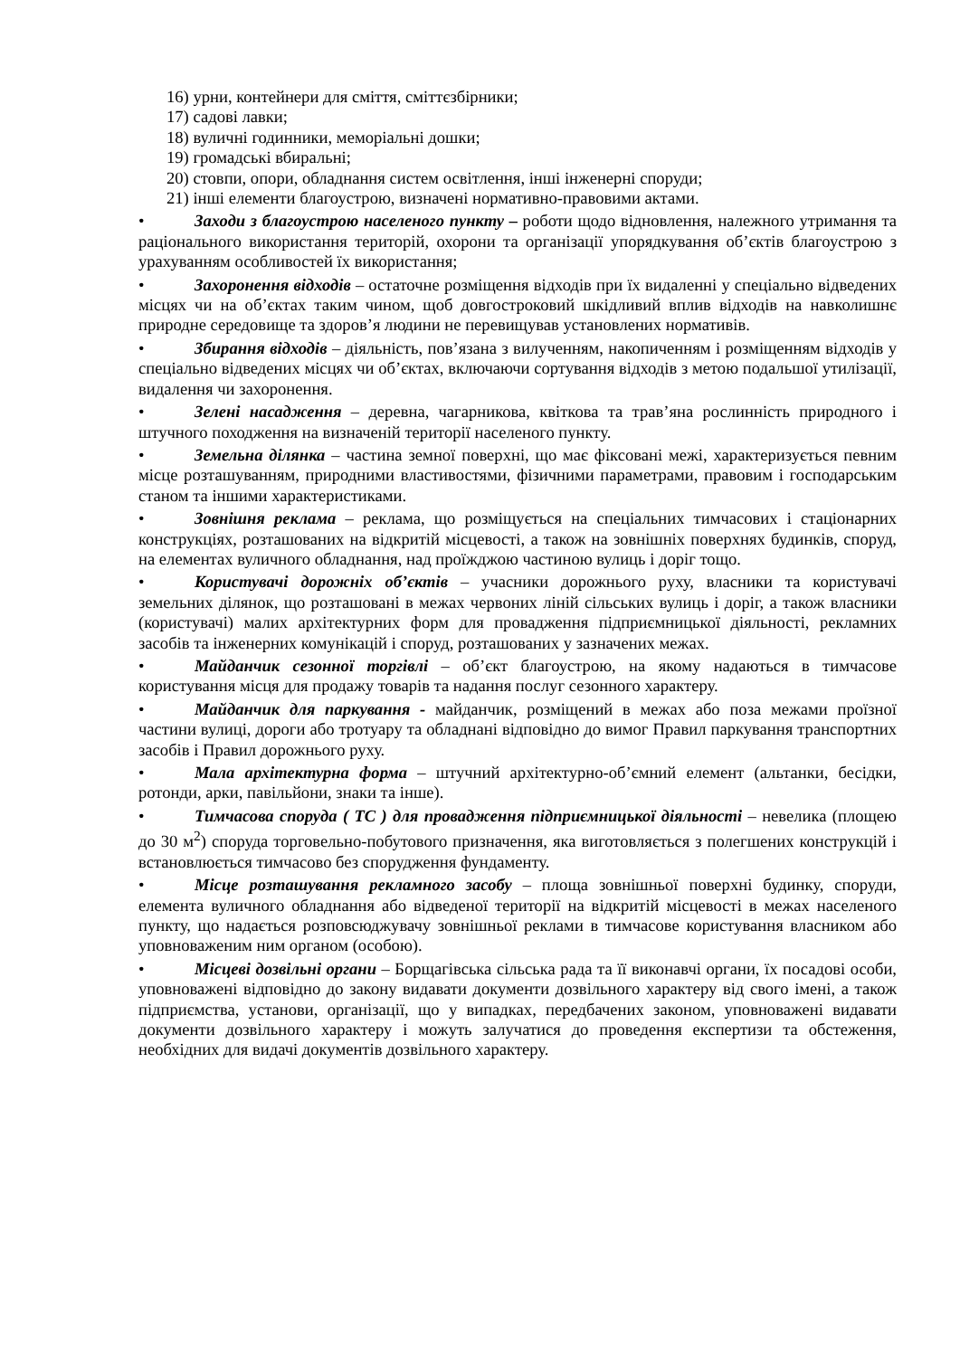16) урни, контейнери для сміття, сміттєзбірники;
17) садові лавки;
18) вуличні годинники, меморіальні дошки;
19) громадські вбиральні;
20) стовпи, опори, обладнання систем освітлення, інші інженерні споруди;
21) інші елементи благоустрою, визначені нормативно-правовими актами.
• Заходи з благоустрою населеного пункту – роботи щодо відновлення, належного утримання та раціонального використання територій, охорони та організації упорядкування об’єктів благоустрою з урахуванням особливостей їх використання;
• Захоронення відходів – остаточне розміщення відходів при їх видаленні у спеціально відведених місцях чи на об’єктах таким чином, щоб довгостроковий шкідливий вплив відходів на навколишнє природне середовище та здоров’я людини не перевищував установлених нормативів.
• Збирання відходів – діяльність, пов’язана з вилученням, накопиченням і розміщенням відходів у спеціально відведених місцях чи об’єктах, включаючи сортування відходів з метою подальшої утилізації, видалення чи захоронення.
• Зелені насадження – деревна, чагарникова, квіткова та трав’яна рослинність природного і штучного походження на визначеній території населеного пункту.
• Земельна ділянка – частина земної поверхні, що має фіксовані межі, характеризується певним місце розташуванням, природними властивостями, фізичними параметрами, правовим і господарським станом та іншими характеристиками.
• Зовнішня реклама – реклама, що розміщується на спеціальних тимчасових і стаціонарних конструкціях, розташованих на відкритій місцевості, а також на зовнішніх поверхнях будинків, споруд, на елементах вуличного обладнання, над проїжджою частиною вулиць і доріг тощо.
• Користувачі дорожніх об’єктів – учасники дорожнього руху, власники та користувачі земельних ділянок, що розташовані в межах червоних ліній сільських вулиць і доріг, а також власники (користувачі) малих архітектурних форм для провадження підприємницької діяльності, рекламних засобів та інженерних комунікацій і споруд, розташованих у зазначених межах.
• Майданчик сезонної торгівлі – об’єкт благоустрою, на якому надаються в тимчасове користування місця для продажу товарів та надання послуг сезонного характеру.
• Майданчик для паркування - майданчик, розміщений в межах або поза межами проїзної частини вулиці, дороги або тротуару та обладнані відповідно до вимог Правил паркування транспортних засобів і Правил дорожнього руху.
• Мала архітектурна форма – штучний архітектурно-об’ємний елемент (альтанки, бесідки, ротонди, арки, павільйони, знаки та інше).
• Тимчасова споруда ( ТС ) для провадження підприємницької діяльності – невелика (площею до 30 м<sup>2</sup>) споруда торговельно-побутового призначення, яка виготовляється з полегшених конструкцій і встановлюється тимчасово без спорудження фундаменту.
• Місце розташування рекламного засобу – площа зовнішньої поверхні будинку, споруди, елемента вуличного обладнання або відведеної території на відкритій місцевості в межах населеного пункту, що надається розповсюджувачу зовнішньої реклами в тимчасове користування власником або уповноваженим ним органом (особою).
• Місцеві дозвільні органи – Борщагівська сільська рада та її виконавчі органи, їх посадові особи, уповноважені відповідно до закону видавати документи дозвільного характеру від свого імені, а також підприємства, установи, організації, що у випадках, передбачених законом, уповноважені видавати документи дозвільного характеру і можуть залучатися до проведення експертизи та обстеження, необхідних для видачі документів дозвільного характеру.